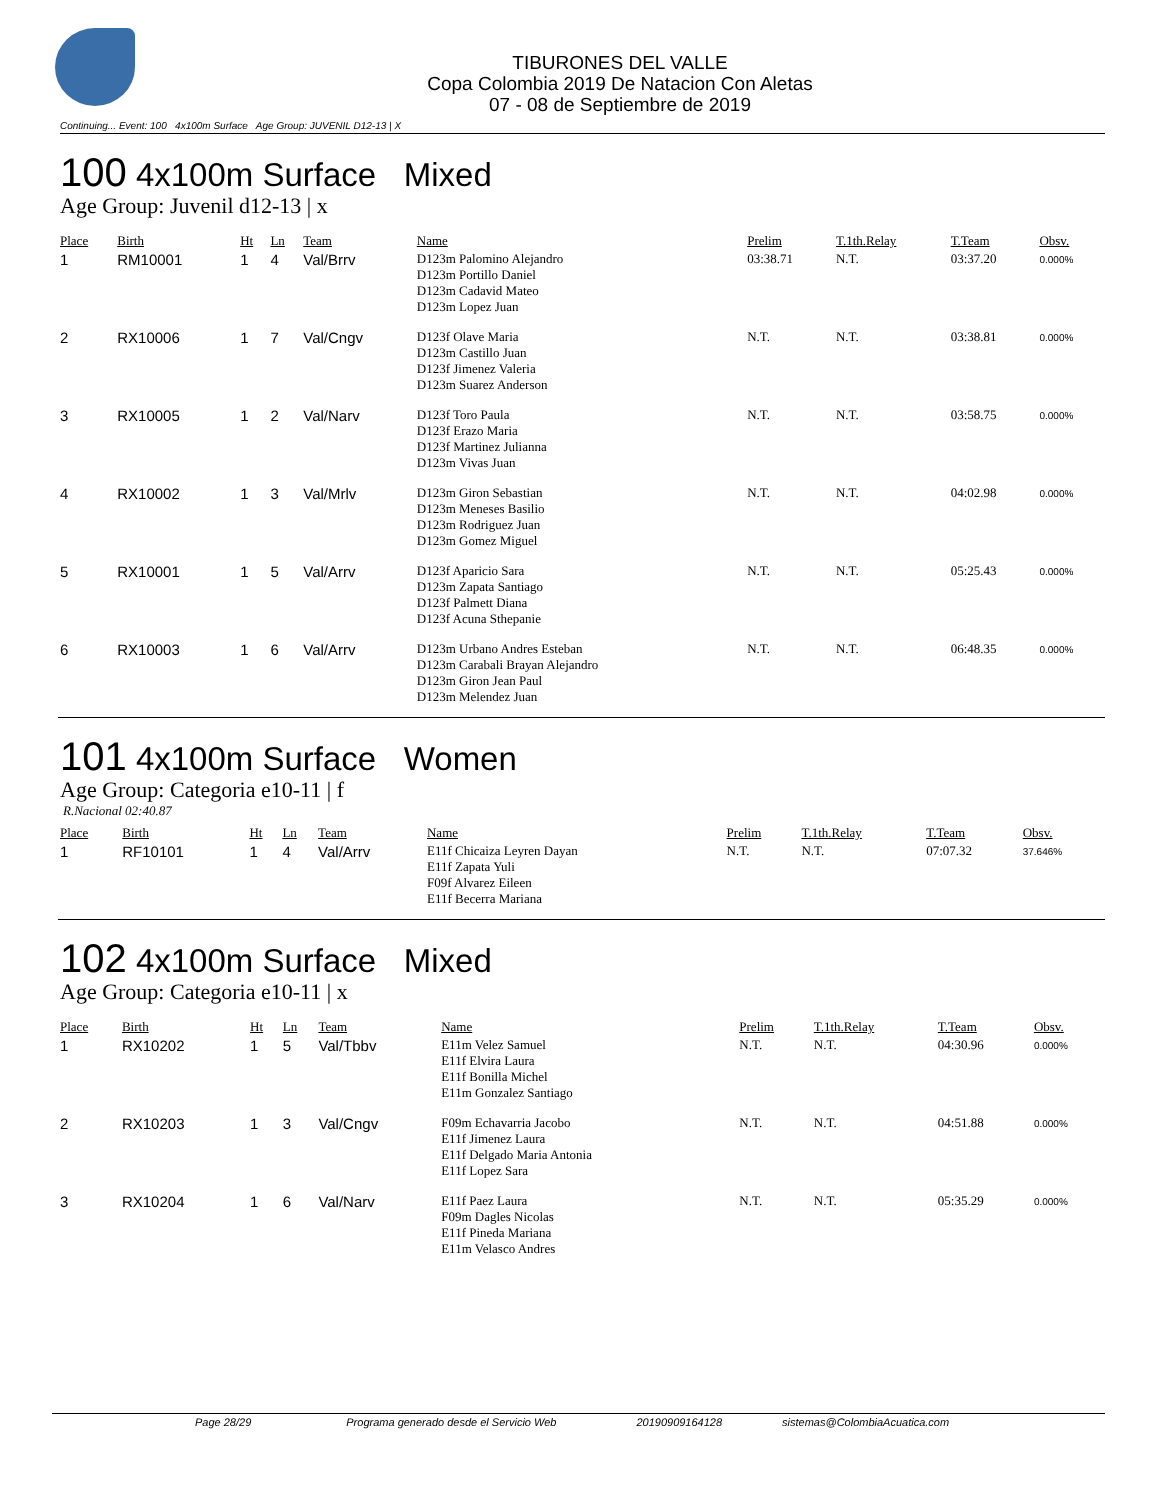TIBURONES DEL VALLE
Copa Colombia 2019 De Natacion Con Aletas
07 - 08 de Septiembre de 2019
Continuing... Event: 100 4x100m Surface Age Group: JUVENIL D12-13 | X
100 4x100m Surface Mixed
Age Group: Juvenil d12-13 | x
| Place | Birth | Ht | Ln | Team | Name | Prelim | T.1th.Relay | T.Team | Obsv. |
| --- | --- | --- | --- | --- | --- | --- | --- | --- | --- |
| 1 | RM10001 | 1 | 4 | Val/Brrv | D123m Palomino Alejandro D123m Portillo Daniel D123m Cadavid Mateo D123m Lopez Juan | 03:38.71 | N.T. | 03:37.20 | 0.000% |
| 2 | RX10006 | 1 | 7 | Val/Cngv | D123f Olave Maria D123m Castillo Juan D123f Jimenez Valeria D123m Suarez Anderson | N.T. | N.T. | 03:38.81 | 0.000% |
| 3 | RX10005 | 1 | 2 | Val/Narv | D123f Toro Paula D123f Erazo Maria D123f Martinez Julianna D123m Vivas Juan | N.T. | N.T. | 03:58.75 | 0.000% |
| 4 | RX10002 | 1 | 3 | Val/Mrlv | D123m Giron Sebastian D123m Meneses Basilio D123m Rodriguez Juan D123m Gomez Miguel | N.T. | N.T. | 04:02.98 | 0.000% |
| 5 | RX10001 | 1 | 5 | Val/Arrv | D123f Aparicio Sara D123m Zapata Santiago D123f Palmett Diana D123f Acuna Sthepanie | N.T. | N.T. | 05:25.43 | 0.000% |
| 6 | RX10003 | 1 | 6 | Val/Arrv | D123m Urbano Andres Esteban D123m Carabali Brayan Alejandro D123m Giron Jean Paul D123m Melendez Juan | N.T. | N.T. | 06:48.35 | 0.000% |
101 4x100m Surface Women
Age Group: Categoria e10-11 | f
R.Nacional 02:40.87
| Place | Birth | Ht | Ln | Team | Name | Prelim | T.1th.Relay | T.Team | Obsv. |
| --- | --- | --- | --- | --- | --- | --- | --- | --- | --- |
| 1 | RF10101 | 1 | 4 | Val/Arrv | E11f Chicaiza Leyren Dayan E11f Zapata Yuli F09f Alvarez Eileen E11f Becerra Mariana | N.T. | N.T. | 07:07.32 | 37.646% |
102 4x100m Surface Mixed
Age Group: Categoria e10-11 | x
| Place | Birth | Ht | Ln | Team | Name | Prelim | T.1th.Relay | T.Team | Obsv. |
| --- | --- | --- | --- | --- | --- | --- | --- | --- | --- |
| 1 | RX10202 | 1 | 5 | Val/Tbbv | E11m Velez Samuel E11f Elvira Laura E11f Bonilla Michel E11m Gonzalez Santiago | N.T. | N.T. | 04:30.96 | 0.000% |
| 2 | RX10203 | 1 | 3 | Val/Cngv | F09m Echavarria Jacobo E11f Jimenez Laura E11f Delgado Maria Antonia E11f Lopez Sara | N.T. | N.T. | 04:51.88 | 0.000% |
| 3 | RX10204 | 1 | 6 | Val/Narv | E11f Paez Laura F09m Dagles Nicolas E11f Pineda Mariana E11m Velasco Andres | N.T. | N.T. | 05:35.29 | 0.000% |
Page 28/29 Programa generado desde el Servicio Web 20190909164128 sistemas@ColombiaAcuatica.com